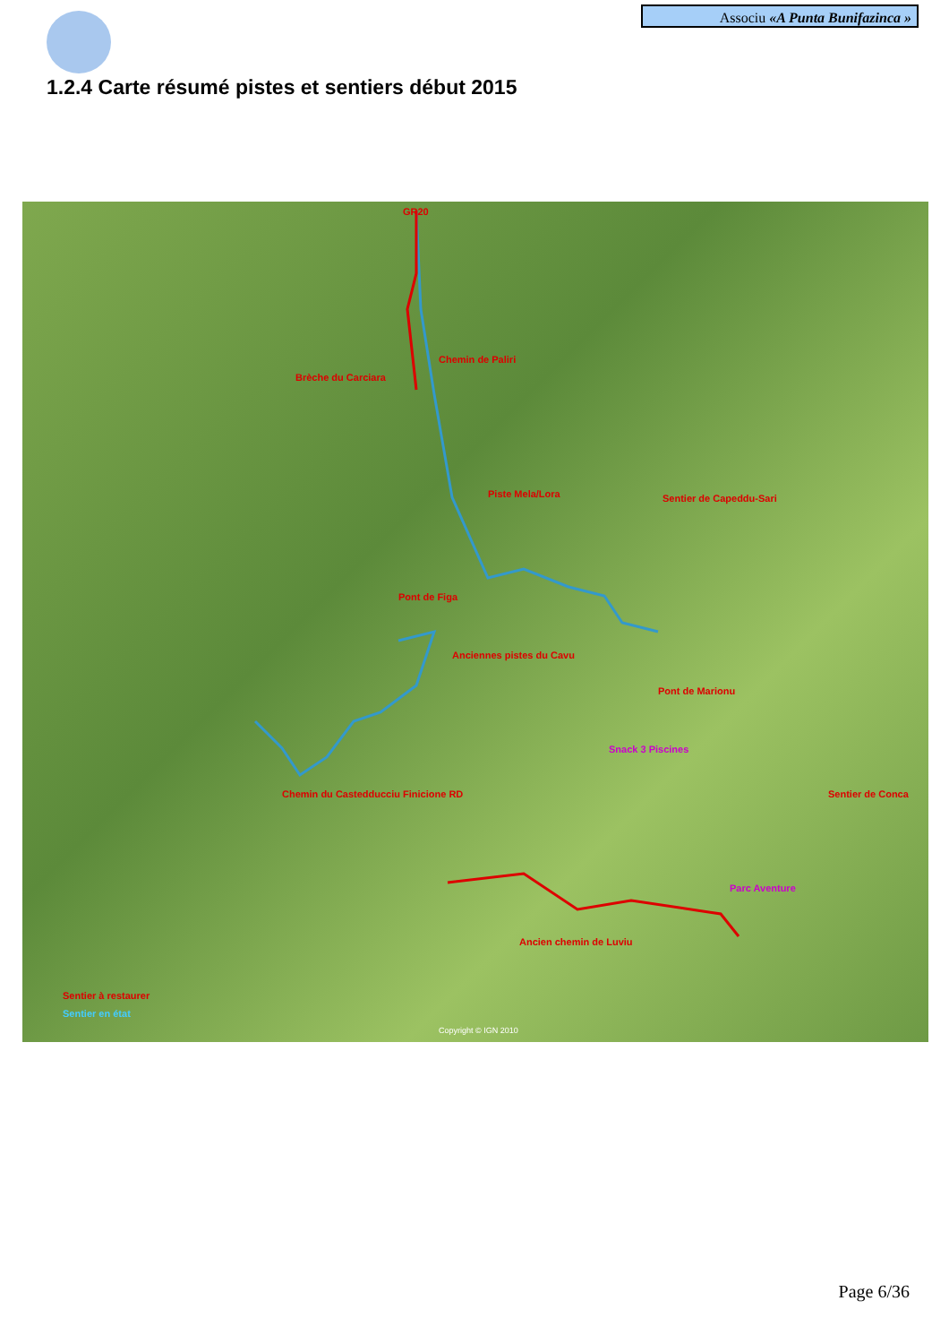Associu «A Punta Bunifazinca »
1.2.4 Carte résumé pistes et sentiers début 2015
GR20
Chemin de Paliri
Brèche du Carciara
Piste Mela/Lora Sentier de Capeddu-Sari
Pont de Figa
Anciennes pistes du Cavu
Pont de Marionu
Snack 3 Piscines
Chemin du Castedducciu Finicione RD Sentier de Conca
Parc Aventure
Ancien chemin de Luviu
Sentier à restaurer
Sentier en état
Copyright © IGN 2010
Page 6/36